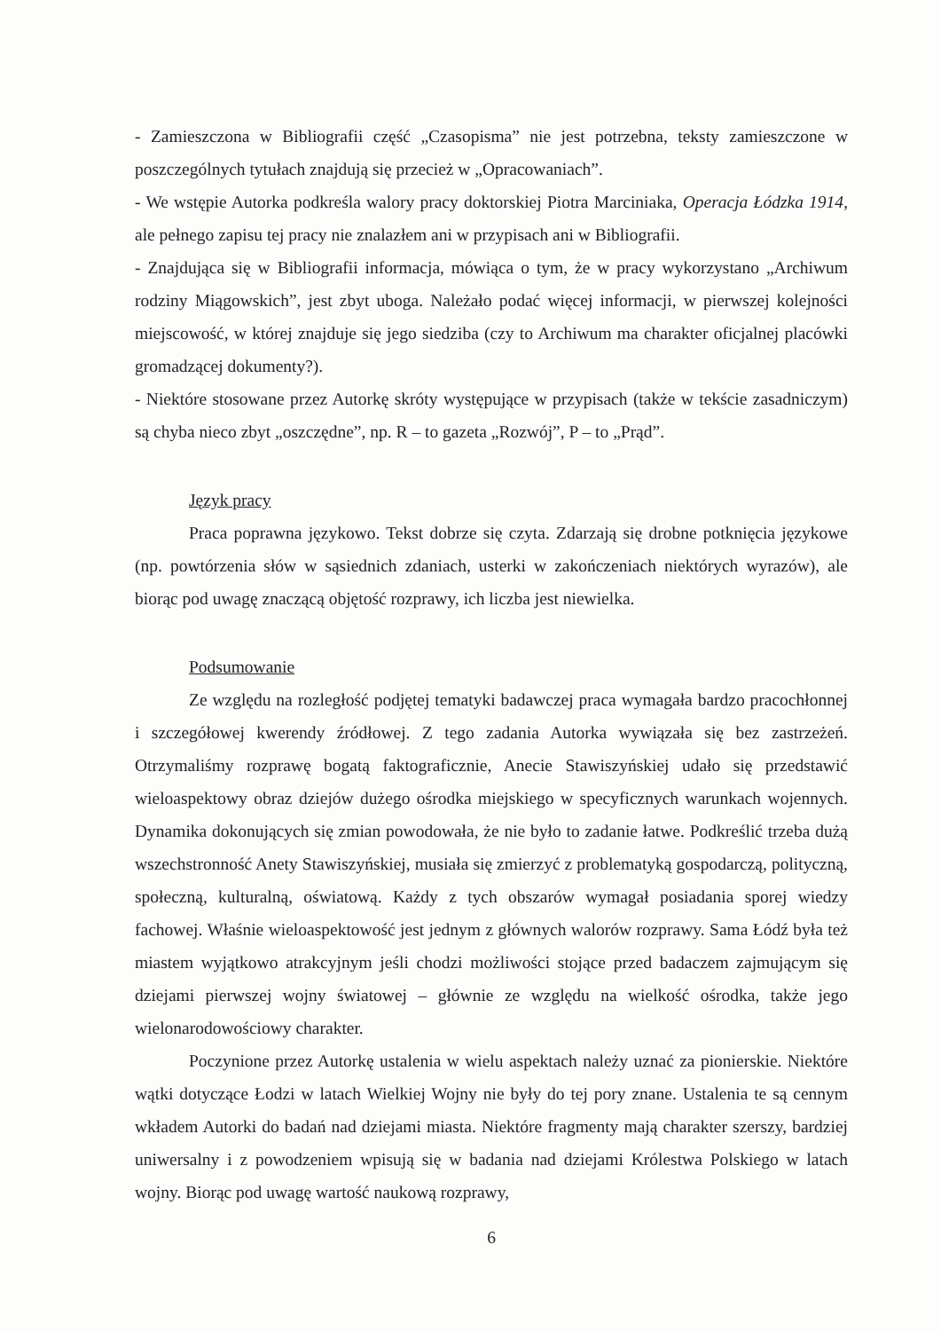- Zamieszczona w Bibliografii część „Czasopisma” nie jest potrzebna, teksty zamieszczone w poszczególnych tytułach znajdują się przecież w „Opracowaniach”.
- We wstępie Autorka podkreśla walory pracy doktorskiej Piotra Marciniaka, Operacja Łódzka 1914, ale pełnego zapisu tej pracy nie znalazłem ani w przypisach ani w Bibliografii.
- Znajdująca się w Bibliografii informacja, mówiąca o tym, że w pracy wykorzystano „Archiwum rodziny Miągowskich”, jest zbyt uboga. Należało podać więcej informacji, w pierwszej kolejności miejscowość, w której znajduje się jego siedziba (czy to Archiwum ma charakter oficjalnej placówki gromadzącej dokumenty?).
- Niektóre stosowane przez Autorkę skróty występujące w przypisach (także w tekście zasadniczym) są chyba nieco zbyt „oszczędne”, np. R – to gazeta „Rozwój”, P – to „Prąd”.
Język pracy
Praca poprawna językowo. Tekst dobrze się czyta. Zdarzają się drobne potknięcia językowe (np. powtórzenia słów w sąsiednich zdaniach, usterki w zakończeniach niektórych wyrazów), ale biorąc pod uwagę znaczącą objętość rozprawy, ich liczba jest niewielka.
Podsumowanie
Ze względu na rozległość podjętej tematyki badawczej praca wymagała bardzo pracochłonnej i szczegółowej kwerendy źródłowej. Z tego zadania Autorka wywiązała się bez zastrzeżeń. Otrzymaliśmy rozprawę bogatą faktograficznie, Anecie Stawiszyńskiej udało się przedstawić wieloaspektowy obraz dziejów dużego ośrodka miejskiego w specyficznych warunkach wojennych. Dynamika dokonujących się zmian powodowała, że nie było to zadanie łatwe. Podkreślić trzeba dużą wszechstronność Anety Stawiszyńskiej, musiała się zmierzyć z problematyką gospodarczą, polityczną, społeczną, kulturalną, oświatową. Każdy z tych obszarów wymagał posiadania sporej wiedzy fachowej. Właśnie wieloaspektowość jest jednym z głównych walorów rozprawy. Sama Łódź była też miastem wyjątkowo atrakcyjnym jeśli chodzi możliwości stojące przed badaczem zajmującym się dziejami pierwszej wojny światowej – głównie ze względu na wielkość ośrodka, także jego wielonarodowościowy charakter.
Poczynione przez Autorkę ustalenia w wielu aspektach należy uznać za pionierskie. Niektóre wątki dotyczące Łodzi w latach Wielkiej Wojny nie były do tej pory znane. Ustalenia te są cennym wkładem Autorki do badań nad dziejami miasta. Niektóre fragmenty mają charakter szerszy, bardziej uniwersalny i z powodzeniem wpisują się w badania nad dziejami Królestwa Polskiego w latach wojny. Biorąc pod uwagę wartość naukową rozprawy,
6